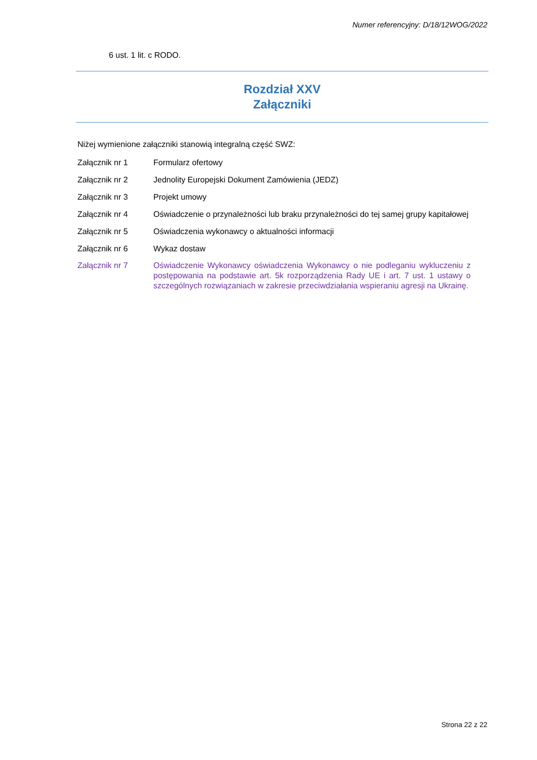Numer referencyjny: D/18/12WOG/2022
6 ust. 1 lit. c RODO.
Rozdział XXV
Załączniki
Niżej wymienione załączniki stanowią integralną część SWZ:
| Załącznik nr 1 | Formularz ofertowy |
| Załącznik nr 2 | Jednolity Europejski Dokument Zamówienia (JEDZ) |
| Załącznik nr 3 | Projekt umowy |
| Załącznik nr 4 | Oświadczenie o przynależności lub braku przynależności do tej samej grupy kapitałowej |
| Załącznik nr 5 | Oświadczenia wykonawcy o aktualności informacji |
| Załącznik nr 6 | Wykaz dostaw |
| Załącznik nr 7 | Oświadczenie Wykonawcy oświadczenia Wykonawcy o nie podleganiu wykluczeniu z postępowania na podstawie art. 5k rozporządzenia Rady UE i art. 7 ust. 1 ustawy o szczególnych rozwiązaniach w zakresie przeciwdziałania wspieraniu agresji na Ukrainę. |
Strona 22 z 22